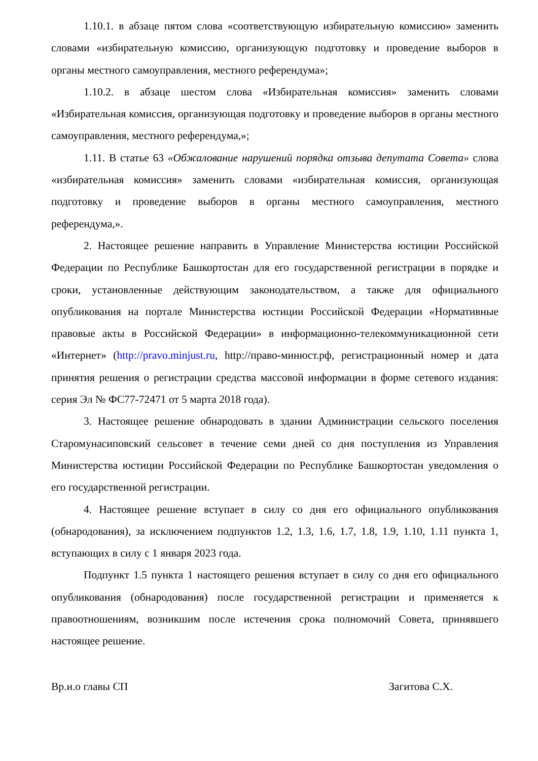1.10.1. в абзаце пятом слова «соответствующую избирательную комиссию» заменить словами «избирательную комиссию, организующую подготовку и проведение выборов в органы местного самоуправления, местного референдума»;
1.10.2. в абзаце шестом слова «Избирательная комиссия» заменить словами «Избирательная комиссия, организующая подготовку и проведение выборов в органы местного самоуправления, местного референдума,»;
1.11. В статье 63 «Обжалование нарушений порядка отзыва депутата Совета» слова «избирательная комиссия» заменить словами «избирательная комиссия, организующая подготовку и проведение выборов в органы местного самоуправления, местного референдума,».
2. Настоящее решение направить в Управление Министерства юстиции Российской Федерации по Республике Башкортостан для его государственной регистрации в порядке и сроки, установленные действующим законодательством, а также для официального опубликования на портале Министерства юстиции Российской Федерации «Нормативные правовые акты в Российской Федерации» в информационно-телекоммуникационной сети «Интернет» (http://pravo.minjust.ru, http://право-минюст.рф, регистрационный номер и дата принятия решения о регистрации средства массовой информации в форме сетевого издания: серия Эл № ФС77-72471 от 5 марта 2018 года).
3. Настоящее решение обнародовать в здании Администрации сельского поселения Старомунасиповский сельсовет в течение семи дней со дня поступления из Управления Министерства юстиции Российской Федерации по Республике Башкортостан уведомления о его государственной регистрации.
4. Настоящее решение вступает в силу со дня его официального опубликования (обнародования), за исключением подпунктов 1.2, 1.3, 1.6, 1.7, 1.8, 1.9, 1.10, 1.11 пункта 1, вступающих в силу с 1 января 2023 года.
Подпункт 1.5 пункта 1 настоящего решения вступает в силу со дня его официального опубликования (обнародования) после государственной регистрации и применяется к правоотношениям, возникшим после истечения срока полномочий Совета, принявшего настоящее решение.
Вр.и.о главы СП Загитова С.Х.